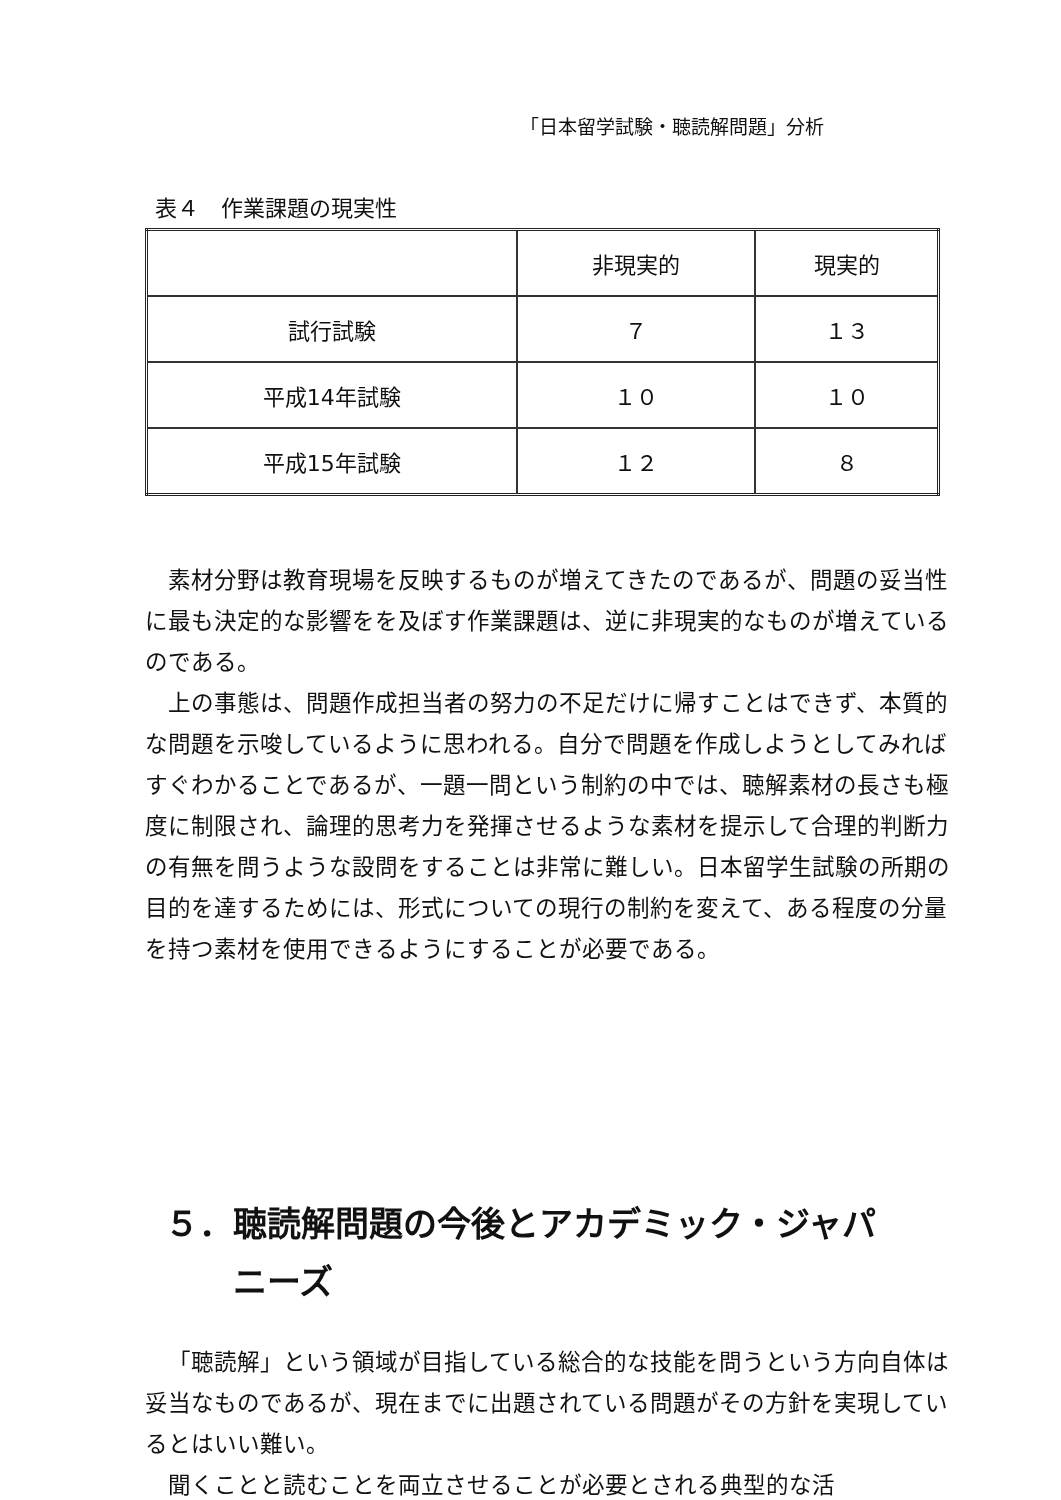「日本留学試験・聴読解問題」分析
表４　作業課題の現実性
| | 非現実的 | 現実的 |
| --- | --- | --- |
| 試行試験 | ７ | １３ |
| 平成14年試験 | １０ | １０ |
| 平成15年試験 | １２ | ８ |
素材分野は教育現場を反映するものが増えてきたのであるが、問題の妥当性に最も決定的な影響をを及ぼす作業課題は、逆に非現実的なものが増えているのである。
上の事態は、問題作成担当者の努力の不足だけに帰すことはできず、本質的な問題を示唆しているように思われる。自分で問題を作成しようとしてみればすぐわかることであるが、一題一問という制約の中では、聴解素材の長さも極度に制限され、論理的思考力を発揮させるような素材を提示して合理的判断力の有無を問うような設問をすることは非常に難しい。日本留学生試験の所期の目的を達するためには、形式についての現行の制約を変えて、ある程度の分量を持つ素材を使用できるようにすることが必要である。
５．聴読解問題の今後とアカデミック・ジャパ
　　ニーズ
「聴読解」という領域が目指している総合的な技能を問うという方向自体は妥当なものであるが、現在までに出題されている問題がその方針を実現しているとはいい難い。
聞くことと読むことを両立させることが必要とされる典型的な活